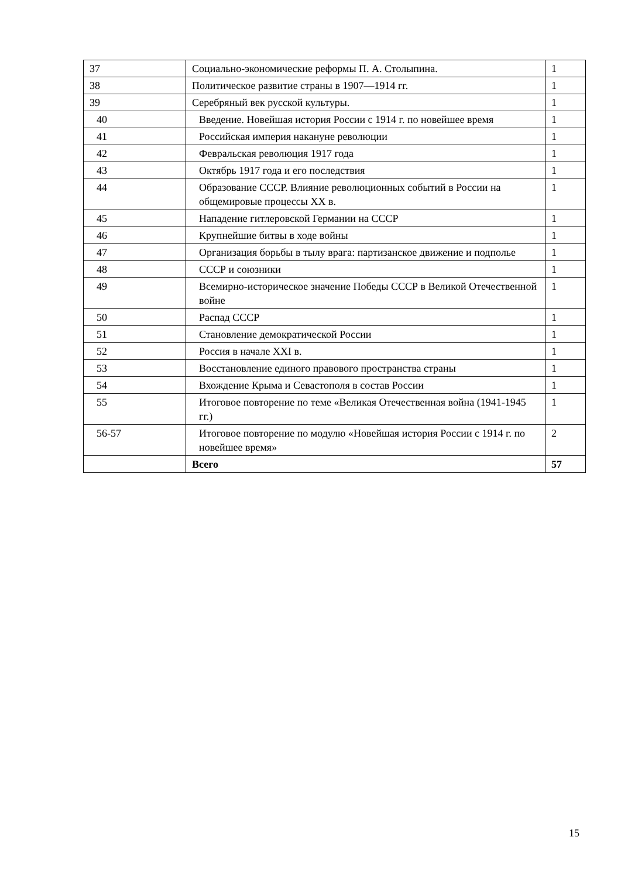| 37 | Социально-экономические реформы П. А. Столыпина. | 1 |
| 38 | Политическое развитие страны в 1907—1914 гг. | 1 |
| 39 | Серебряный век русской культуры. | 1 |
| 40 | Введение. Новейшая история России с 1914 г. по новейшее время | 1 |
| 41 | Российская империя накануне революции | 1 |
| 42 | Февральская революция 1917 года | 1 |
| 43 | Октябрь 1917 года и его последствия | 1 |
| 44 | Образование СССР. Влияние революционных событий в России на общемировые процессы XX в. | 1 |
| 45 | Нападение гитлеровской Германии на СССР | 1 |
| 46 | Крупнейшие битвы в ходе войны | 1 |
| 47 | Организация борьбы в тылу врага: партизанское движение и подполье | 1 |
| 48 | СССР и союзники | 1 |
| 49 | Всемирно-историческое значение Победы СССР в Великой Отечественной войне | 1 |
| 50 | Распад СССР | 1 |
| 51 | Становление демократической России | 1 |
| 52 | Россия в начале XXI в. | 1 |
| 53 | Восстановление единого правового пространства страны | 1 |
| 54 | Вхождение Крыма и Севастополя в состав России | 1 |
| 55 | Итоговое повторение по теме «Великая Отечественная война (1941-1945 гг.) | 1 |
| 56-57 | Итоговое повторение по модулю «Новейшая история России с 1914 г. по новейшее время» | 2 |
| | Всего | 57 |
15